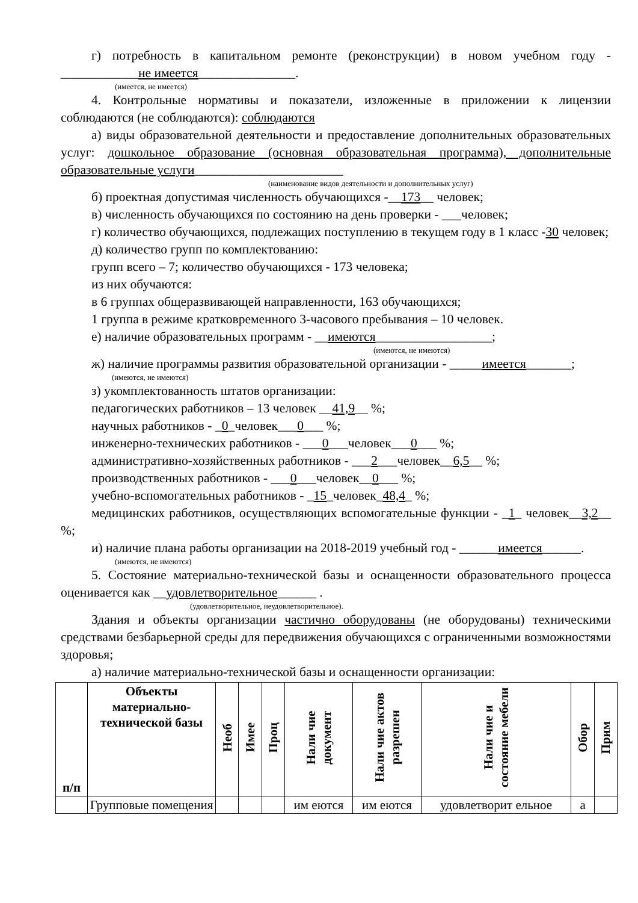г) потребность в капитальном ремонте (реконструкции) в новом учебном году - ____________не имеется_______________.
(имеется, не имеется)
4. Контрольные нормативы и показатели, изложенные в приложении к лицензии соблюдаются (не соблюдаются): соблюдаются
а) виды образовательной деятельности и предоставление дополнительных образовательных услуг: дошкольное образование (основная образовательная программа), дополнительные образовательные услуги_______________________
(наименование видов деятельности и дополнительных услуг)
б) проектная допустимая численность обучающихся -__173__ человек;
в) численность обучающихся по состоянию на день проверки - ___человек;
г) количество обучающихся, подлежащих поступлению в текущем году в 1 класс -30 человек;
д) количество групп по комплектованию:
групп всего – 7; количество обучающихся - 173 человека;
из них обучаются:
в 6 группах общеразвивающей направленности, 163 обучающихся;
1 группа в режиме кратковременного 3-часового пребывания – 10 человек.
е) наличие образовательных программ - __имеются__________________;
(имеются, не имеются)
ж) наличие программы развития образовательной организации - _____имеется_______;
(имеются, не имеются)
з) укомплектованность штатов организации:
педагогических работников – 13 человек __41,9__ %;
научных работников - _0_человек___0___ %;
инженерно-технических работников - ___0___человек___0___ %;
административно-хозяйственных работников - ___2___человек__6,5__ %;
производственных работников - ___0___человек__0___ %;
учебно-вспомогательных работников - _15_человек_48,4_ %;
медицинских работников, осуществляющих вспомогательные функции - _1_ человек__3,2__ %;
и) наличие плана работы организации на 2018-2019 учебный год - ______имеется______.
(имеются, не имеются)
5. Состояние материально-технической базы и оснащенности образовательного процесса оценивается как __удовлетворительное______ .
(удовлетворительное, неудовлетворительное).
Здания и объекты организации частично оборудованы (не оборудованы) техническими средствами безбарьерной среды для передвижения обучающихся с ограниченными возможностями здоровья;
а) наличие материально-технической базы и оснащенности организации:
| п/п | Объекты материально-технической базы | Необ | Имее | Проц | Нали чие документ | Нали чие актов разрешен | Нали чие и состояние мебели | Обор | Прим |
| --- | --- | --- | --- | --- | --- | --- | --- | --- | --- |
| | Групповые помещения | | | | им еются | им еются | удовлетворит ельное | а | |